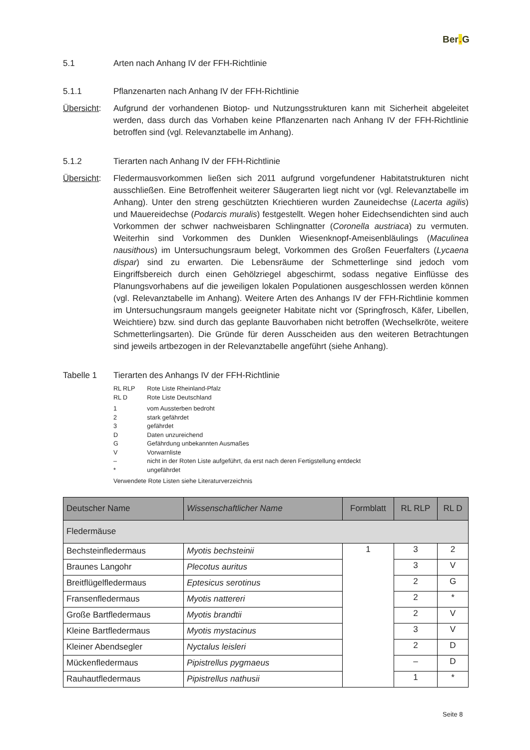Ber. G
5.1 Arten nach Anhang IV der FFH-Richtlinie
5.1.1 Pflanzenarten nach Anhang IV der FFH-Richtlinie
Übersicht:
Aufgrund der vorhandenen Biotop- und Nutzungsstrukturen kann mit Sicherheit abgeleitet werden, dass durch das Vorhaben keine Pflanzenarten nach Anhang IV der FFH-Richtlinie betroffen sind (vgl. Relevanztabelle im Anhang).
5.1.2 Tierarten nach Anhang IV der FFH-Richtlinie
Übersicht:
Fledermausvorkommen ließen sich 2011 aufgrund vorgefundener Habitatstrukturen nicht ausschließen. Eine Betroffenheit weiterer Säugerarten liegt nicht vor (vgl. Relevanztabelle im Anhang). Unter den streng geschützten Kriechtieren wurden Zauneidechse (Lacerta agilis) und Mauereidechse (Podarcis muralis) festgestellt. Wegen hoher Eidechsendichten sind auch Vorkommen der schwer nachweisbaren Schlingnatter (Coronella austriaca) zu vermuten. Weiterhin sind Vorkommen des Dunklen Wiesenknopf-Ameisenbläulings (Maculinea nausithous) im Untersuchungsraum belegt, Vorkommen des Großen Feuerfalters (Lycaena dispar) sind zu erwarten. Die Lebensräume der Schmetterlinge sind jedoch vom Eingriffsbereich durch einen Gehölzriegel abgeschirmt, sodass negative Einflüsse des Planungsvorhabens auf die jeweiligen lokalen Populationen ausgeschlossen werden können (vgl. Relevanztabelle im Anhang). Weitere Arten des Anhangs IV der FFH-Richtlinie kommen im Untersuchungsraum mangels geeigneter Habitate nicht vor (Springfrosch, Käfer, Libellen, Weichtiere) bzw. sind durch das geplante Bauvorhaben nicht betroffen (Wechselkröte, weitere Schmetterlingsarten). Die Gründe für deren Ausscheiden aus den weiteren Betrachtungen sind jeweils artbezogen in der Relevanztabelle angeführt (siehe Anhang).
Tabelle 1 Tierarten des Anhangs IV der FFH-Richtlinie
| RL RLP | Rote Liste Rheinland-Pfalz |
| RL D | Rote Liste Deutschland |
| 1 | vom Aussterben bedroht |
| 2 | stark gefährdet |
| 3 | gefährdet |
| D | Daten unzureichend |
| G | Gefährdung unbekannten Ausmaßes |
| V | Vorwarnliste |
| – | nicht in der Roten Liste aufgeführt, da erst nach deren Fertigstellung entdeckt |
| * | ungefährdet |
Verwendete Rote Listen siehe Literaturverzeichnis
| Deutscher Name | Wissenschaftlicher Name | Formblatt | RL RLP | RL D |
| --- | --- | --- | --- | --- |
| Fledermäuse | | | | |
| Bechsteinfledermaus | Myotis bechsteinii | 1 | 3 | 2 |
| Braunes Langohr | Plecotus auritus | | 3 | V |
| Breitflügelfledermaus | Eptesicus serotinus | | 2 | G |
| Fransenfledermaus | Myotis nattereri | | 2 | * |
| Große Bartfledermaus | Myotis brandtii | | 2 | V |
| Kleine Bartfledermaus | Myotis mystacinus | | 3 | V |
| Kleiner Abendsegler | Nyctalus leisleri | | 2 | D |
| Mückenfledermaus | Pipistrellus pygmaeus | | – | D |
| Rauhautfledermaus | Pipistrellus nathusii | | 1 | * |
Seite 8